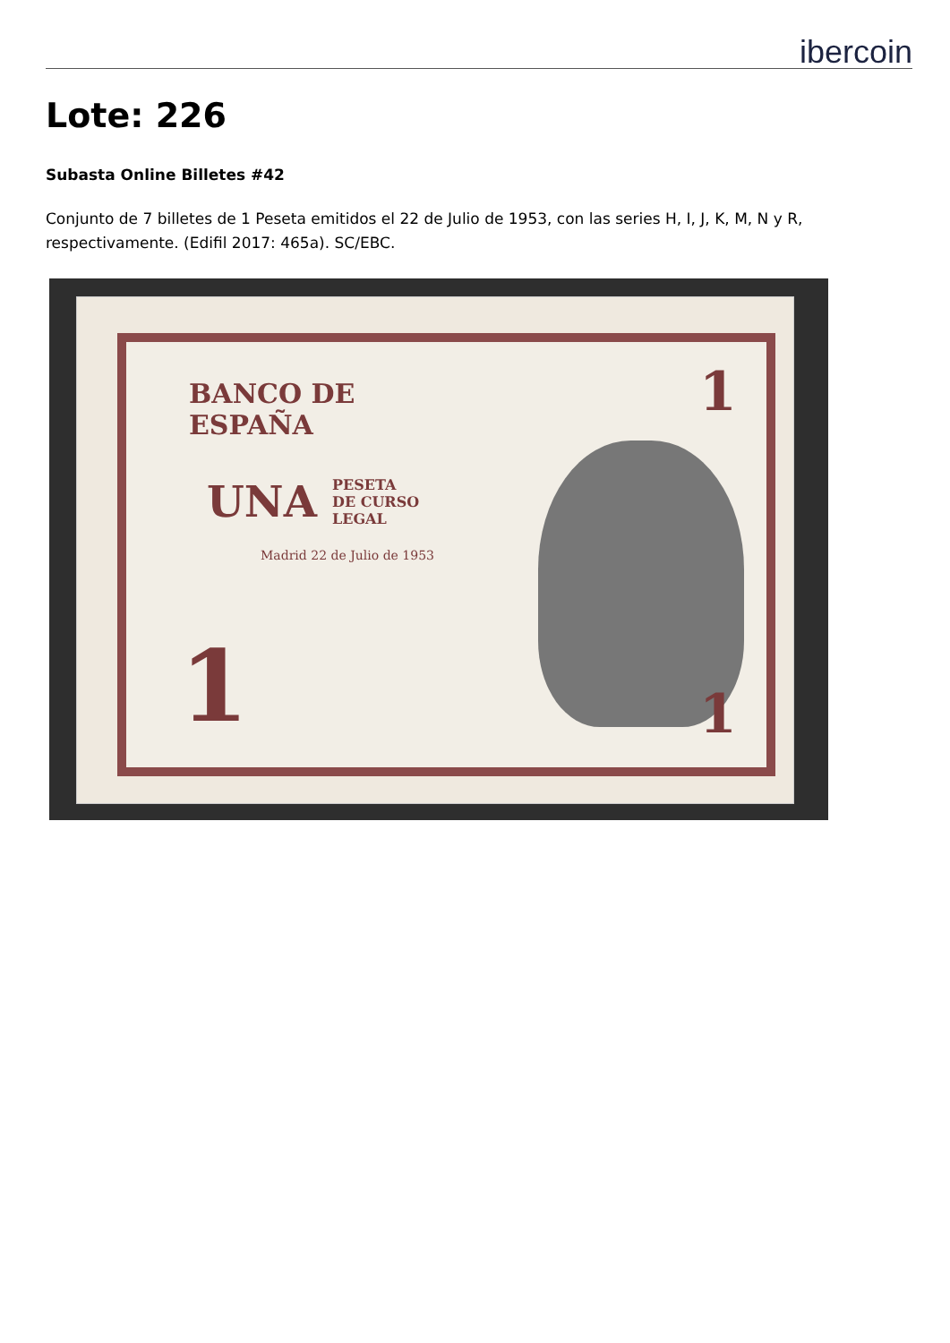ibercoin
Lote: 226
Subasta Online Billetes #42
Conjunto de 7 billetes de 1 Peseta emitidos el 22 de Julio de 1953, con las series H, I, J, K, M, N y R, respectivamente. (Edifil 2017: 465a). SC/EBC.
BANCO DE
ESPAÑA
UNA
PESETA
DE CURSO
LEGAL
Madrid 22 de Julio de 1953
1
1
1